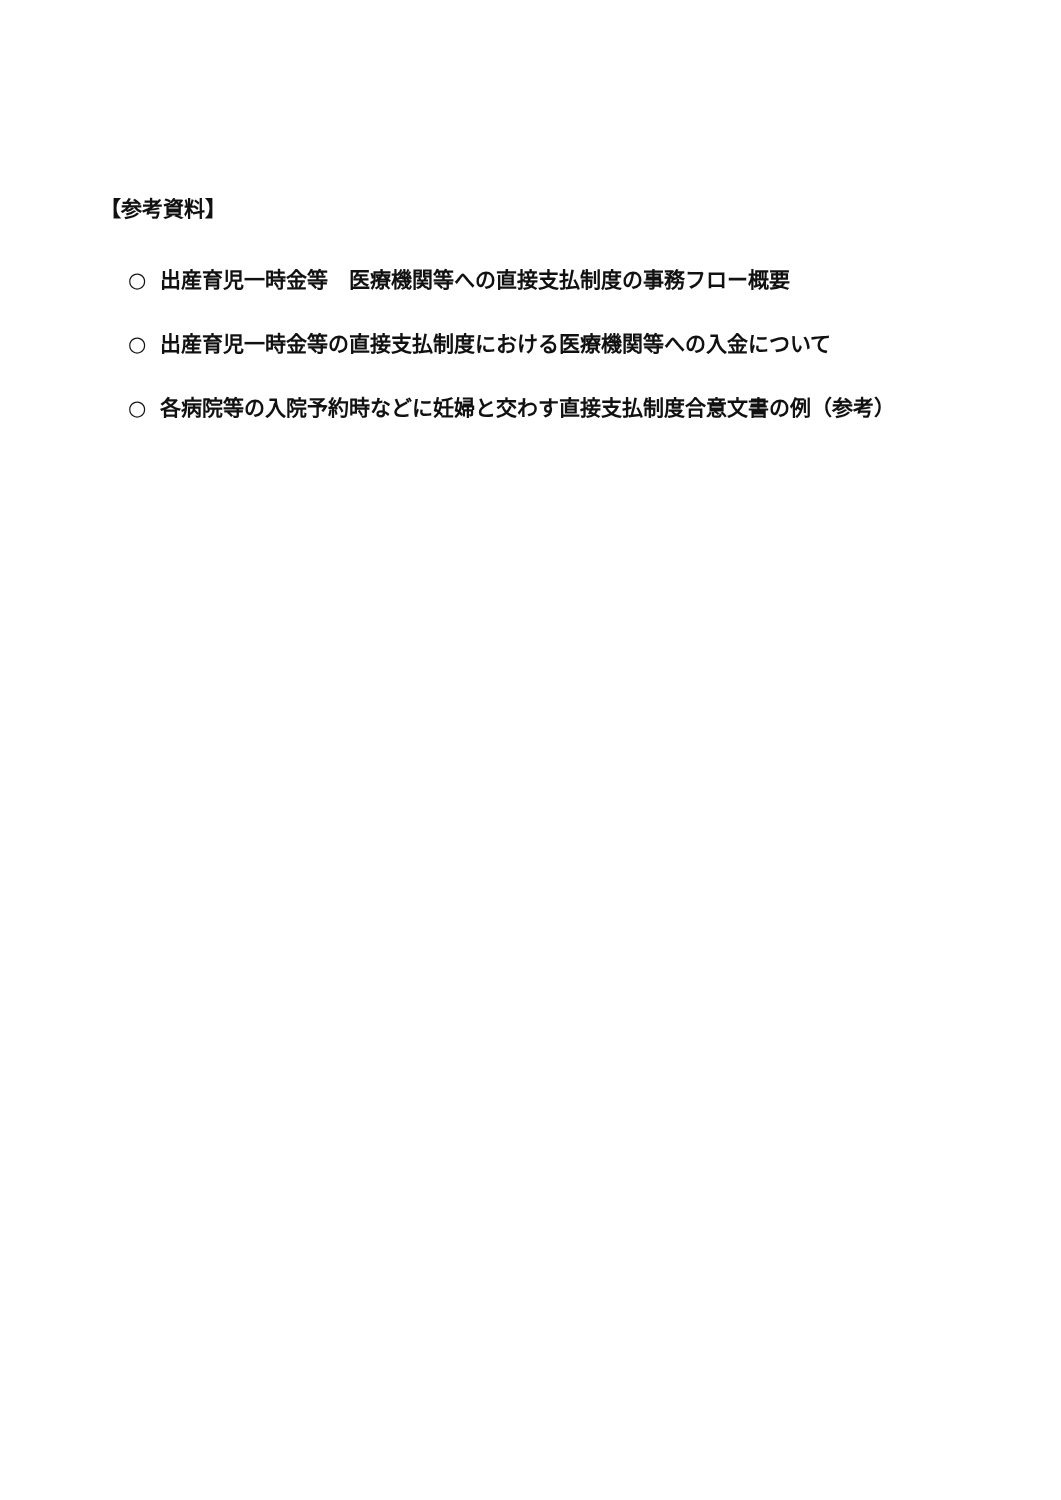【参考資料】
○ 出産育児一時金等　医療機関等への直接支払制度の事務フロー概要
○ 出産育児一時金等の直接支払制度における医療機関等への入金について
○ 各病院等の入院予約時などに妊婦と交わす直接支払制度合意文書の例（参考）